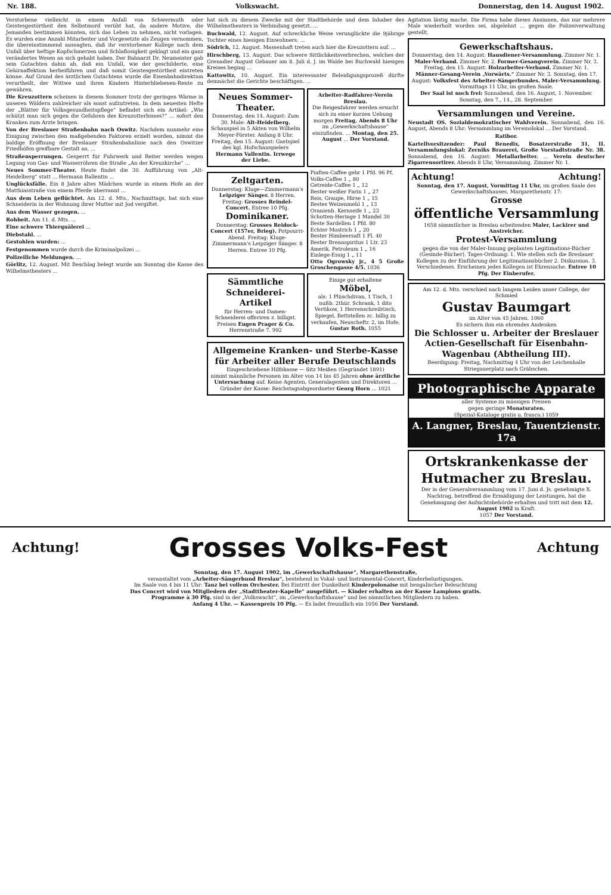Nr. 188. Volkswacht. Donnerstag, den 14. August 1902.
Verstorbene vielleicht in einem Anfall von Schwermuth oder Geistesgestörtheit den Selbstmord verübt hat, da andere Motive, die Jemanden bestimmen könnten, sich das Leben zu nehmen, nicht vorlagen. Es wurden eine Anzahl Mitarbeiter und Vorgesetzte als Zeugen vernommen, die übereinstimmend aussagten, daß ihr verstorbener Kollege nach dem Unfall über heftige Kopfschmerzen und Schlaflosigkeit geklagt und ein ganz verändertes Wesen an sich gehabt haben. Der Bahnarzt Dr. Neumeister gab sein Gutachten dahin ab, daß ein Unfall, wie der geschilderte, eine Gehirnaffektion herbeiführen und daß somit Geistesgestörtheit eintreten könne. Auf Grund des ärztlichen Gutachtens wurde die Eisenbahndirektion verurtheilt, der Wittwe und ihren Kindern Hinterbliebenen-Rente zu gewähren.
Die Kreuzottern scheinen in diesem Sommer trotz der geringen Wärme in unseren Wäldern zahlreicher als sonst aufzutreten. In dem neuesten Hefte der „Blätter für Volksgesundheitspflege“ befindet sich ein Artikel: „Wie schützt man sich gegen die Gefahren des Kreuzotterbisses?“ ... sofort den Kranken zum Arzte bringen.
Von der Breslauer Straßenbahn nach Oswitz. Nachdem nunmehr eine Einigung zwischen den maßgebenden Faktoren erzielt worden, nimmt die baldige Eröffnung der Breslauer Straßenbahnlinie nach den Oswitzer Friedhöfen greifbare Gestalt an. ...
Straßensperrungen. Gesperrt für Fuhrwerk und Reiter werden wegen Legung von Gas- und Wasserröhren die Straße „An der Kreuzkirche“ ...
Neues Sommer-Theater. Heute findet die 30. Aufführung von „Alt-Heidelberg“ statt ... Hermann Ballentin ...
Unglücksfälle. Ein 8 Jahre altes Mädchen wurde in einem Hofe an der Matthiasstraße von einem Pferde überrannt ...
Aus dem Leben geflüchtet. Am 12. d. Mts., Nachmittags, hat sich eine Schneiderin in der Wohnung ihrer Mutter mit Jod vergiftet.
Aus dem Wasser gezogen. ...
Rohheit. Am 11. d. Mts. ...
Eine schwere Thierquälerei ...
Diebstahl. ...
Gestohlen wurden: ...
Festgenommen wurde durch die Kriminalpolizei ...
Polizeiliche Meldungen. ...
Görlitz, 12. August. Mit Beschlag belegt wurde am Sonntag die Kasse des Wilhelmstheaters ...
hat sich zu diesem Zwecke mit der Stadtbehörde und dem Inhaber des Wilhelmstheaters in Verbindung gesetzt. ...
Buchwald, 12. August. Auf schreckliche Weise verunglückte die 9jährige Tochter eines hiesigen Einwohners. ...
Södrich, 12. August. Massenhaft treten auch hier die Kreuzottern auf. ...
Hirschberg, 13. August. Das schwere Sittlichkeitsverbrechen, welches der Grenadier August Gebauer am 8. Juli d. J. im Walde bei Buchwald hiesigen Kreises beging ...
Kattowitz, 10. August. Ein interessanter Beleidigungsprozeß dürfte demnächst die Gerichte beschäftigen. ...
Neues Sommer-Theater.
Donnerstag, den 14. August: Zum 30. Male: Alt-Heidelberg. Schauspiel in 5 Akten von Wilhelm Meyer-Förster. Anfang 8 Uhr. Freitag, den 15. August: Gastspiel des kgl. Hofschauspielers Hermann Vallentin. Irrwege der Liebe.
Arbeiter-Radfahrer-Verein Breslau.
Die Reigenfahrer werden ersucht sich zu einer kurzen Uebung morgen Freitag, Abends 8 Uhr im „Gewerkschaftshause“ einzufinden. ... Montag, den 25. August ... Der Vorstand.
Zeltgarten.
Donnerstag: Kluge—Zimmermann's Leipziger Sänger. 8 Herren. Freitag: Grosses Reindel-Concert. Entree 10 Pfg.
Dominikaner.
Donnerstag: Grosses Reidock-Concert (157er, Brieg). Potpourri-Abend. Freitag: Kluge-Zimmermann's Leipziger Sänger. 8 Herren. Entree 10 Pfg.
Piaften-Caffee gebr 1 Pfd. 96 Pf.
Volks-Caffee 1 „ 80
Getreide-Caffee 1 „ 12
Bester weißer Farin 1 „ 27
Reis, Graupe, Hirse 1 „ 15
Bestes Weizenmehl 1 „ 13
Oranienb. Kernseife 1 „ 23
Schotten-Heringe 1 Mandel 30
Beste Sardellen 1 Pfd. 80
Echter Mostrich 1 „ 20
Bester Himbeersaft 1 Fl. 40
Bester Brennspiritus 1 Ltr. 23
Amerik. Petroleum 1 „ 16
Einlege-Essig 1 „ 11
Otto Ogrowsky jr., 4 5 Große Groschengasse 4/5. 1036
Sämmtliche Schneiderei-Artikel
für Herren- und Damen-Schneiderei offeriren z. billigst. Preisen Eugen Prager & Co. Herrenstraße 7. 992
Einige gut erhaltene
Möbel,
als: 1 Plüschdivan, 1 Tisch, 1 nußb. 2thür. Schrank, 1 dito Vertikow, 1 Herrenschreibtisch, Spiegel, Bettstellen zc. billig zu verkaufen, Neuscheftr. 2, im Hofe, Gustav Roth. 1055
Allgemeine Kranken- und Sterbe-Kasse für Arbeiter aller Berufe Deutschlands
Eingeschriebene Hilfskasse — Sitz Meißen (Gegründet 1891)
nimmt männliche Personen im Alter von 14 bis 45 Jahren ohne ärztliche Untersuchung auf. Keine Agenten, Generalagenten und Direktoren ... Gründer der Kasse: Reichstagsabgeordneter Georg Horn ... 1021
Agitation lästig mache. Die Firma habe dieses Ansinnen, das nur mehrere Male wiederholt worden sei, abgelehnt ... gegen die Polizeiverwaltung gestellt.
Gewerkschaftshaus.
Donnerstag, den 14. August: Hausdiener-Versammlung. Zimmer Nr. 1. Maler-Verband. Zimmer Nr. 2. Former-Gesangverein. Zimmer Nr. 3. Freitag, den 15. August: Holzarbeiter-Verband. Zimmer Nr. 1. Männer-Gesang-Verein „Vorwärts.“ Zimmer Nr. 3. Sonntag, den 17. August: Volksfest des Arbeiter-Sängerbundes. Maler-Versammlung. Vormittags 11 Uhr, im großen Saale.
Der Saal ist noch frei: Sonnabend, den 16. August, 1. November. Sonntag, den 7., 14., 28. September.
Versammlungen und Vereine.
Neustadt OS. Sozialdemokratischer Wahlverein. Sonnabend, den 16. August, Abends 8 Uhr: Versammlung im Vereinslokal ... Der Vorstand.
Ratibor.
Kartellvorsitzender: Paul Benedix, Bosatzerstraße 31, II. Versammlungslokal: Zerniks Brauerei, Große Vorstadtstraße Nr. 38. Sonnabend, den 16. August: Metallarbeiter. ... Verein deutscher Zigarrensortirer. Abends 8 Uhr, Versammlung, Zimmer Nr. 1.
Achtung! Achtung!
Sonntag, den 17. August, Vormittag 11 Uhr, im großen Saale des Gewerkschaftshauses, Margarethenstr. 17:
Grosse
öffentliche Versammlung
1658 sämmtlicher in Breslau arbeitenden Maler, Lackirer und Anstreicher.
Protest-Versammlung
gegen die von der Maler-Innung geplanten Legitimations-Bücher (Gesinde-Bücher). Tages-Ordnung: 1. Wie stellen sich die Breslauer Kollegen zu der Einführung der Legitimationsbücher 2. Diskussion. 3. Verschiedenes. Erscheinen jedes Kollegen ist Ehrensache. Entree 10 Pfg. Der Einberufer.
Am 12. d. Mts. verschied nach langem Leiden unser College, der Schmied
Gustav Baumgart
im Alter von 45 Jahren. 1060
Es sichern ihm ein ehrendes Andenken
Die Schlosser u. Arbeiter der Breslauer Actien-Gesellschaft für Eisenbahn-Wagenbau (Abtheilung III).
Beerdigung: Freitag, Nachmittag 4 Uhr von der Leichenhalle Striegauerplatz nach Gräbschen.
Photographische Apparate
aller Systeme zu mässigen Preisen
gegen geringe Monatsraten.
(Spezial-Kataloge gratis u. franco.) 1059
A. Langner, Breslau, Tauentzienstr. 17a
Ortskrankenkasse der Hutmacher zu Breslau.
Der in der Generalversammlung vom 17. Juni d. Js. genehmigte X. Nachtrag, betreffend die Ermäßigung der Leistungen, hat die Genehmigung der Aufsichtsbehörde erhalten und tritt mit dem 12. August 1902 in Kraft.
1057 Der Vorstand.
Achtung!
Grosses Volks-Fest
Achtung
Sonntag, den 17. August 1902, im „Gewerkschaftshause“, Margarethenstraße,
veranstaltet vom „Arbeiter-Sängerbund Breslau“, bestehend in Vokal- und Instrumental-Concert, Kinderbelustigungen.
Im Saale von 4 bis 11 Uhr: Tanz bei vollem Orchester. Bei Eintritt der Dunkelheit Kinderpolonaise mit bengalischer Beleuchtung
Das Concert wird von Mitgliedern der „Stadttheater-Kapelle“ ausgeführt. — Kinder erhalten an der Kasse Lampions gratis.
Programme à 30 Pfg. sind in der „Volkswacht“, im „Gewerkschaftshause“ und bei sämmtlichen Mitgliedern zu haben.
Anfang 4 Uhr. — Kassenpreis 10 Pfg. — Es ladet freundlich ein 1056 Der Vorstand.